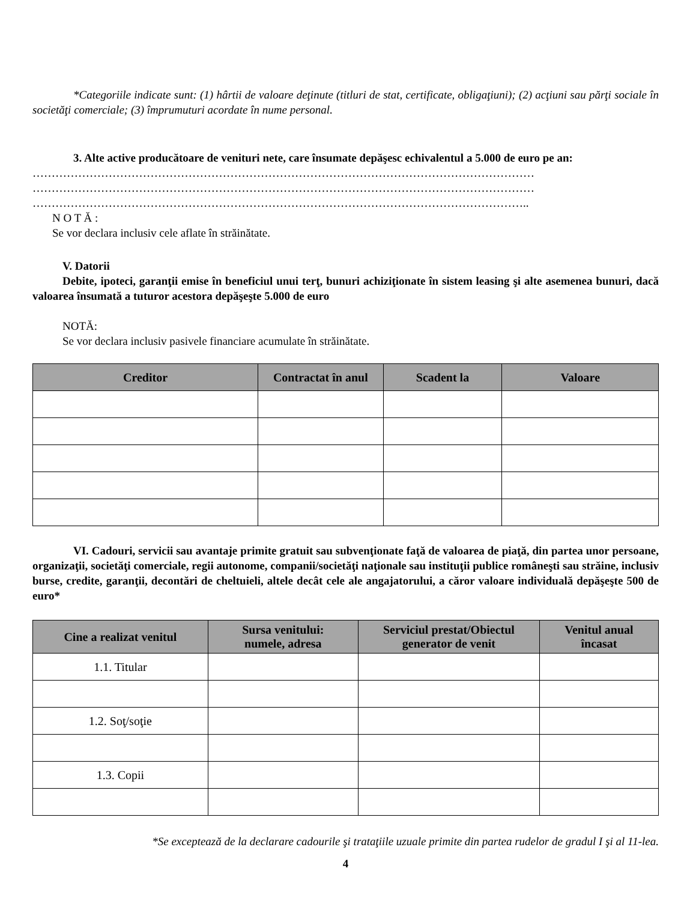*Categoriile indicate sunt: (1) hârtii de valoare deţinute (titluri de stat, certificate, obligaţiuni); (2) acţiuni sau părţi sociale în societăţi comerciale; (3) împrumuturi acordate în nume personal.
3. Alte active producătoare de venituri nete, care însumate depăşesc echivalentul a 5.000 de euro pe an:
……………………………………………………………………………………………………………………
……………………………………………………………………………………………………………………
…………………………………………………………………………………………………………………..
N O T Ă :
Se vor declara inclusiv cele aflate în străinătate.
V. Datorii
Debite, ipoteci, garanţii emise în beneficiul unui terţ, bunuri achiziţionate în sistem leasing şi alte asemenea bunuri, dacă valoarea însumată a tuturor acestora depăşeşte 5.000 de euro
NOTĂ:
Se vor declara inclusiv pasivele financiare acumulate în străinătate.
| Creditor | Contractat în anul | Scadent la | Valoare |
| --- | --- | --- | --- |
VI. Cadouri, servicii sau avantaje primite gratuit sau subvenţionate faţă de valoarea de piaţă, din partea unor persoane, organizaţii, societăţi comerciale, regii autonome, companii/societăţi naţionale sau instituţii publice româneşti sau străine, inclusiv burse, credite, garanţii, decontări de cheltuieli, altele decât cele ale angajatorului, a căror valoare individuală depăşeşte 500 de euro*
| Cine a realizat venitul | Sursa venitului: numele, adresa | Serviciul prestat/Obiectul generator de venit | Venitul anual încasat |
| --- | --- | --- | --- |
| 1.1. Titular | | | |
| 1.2. Soţ/soţie | | | |
| 1.3. Copii | | | |
*Se exceptează de la declarare cadourile şi trataţiile uzuale primite din partea rudelor de gradul I şi al 11-lea.
4